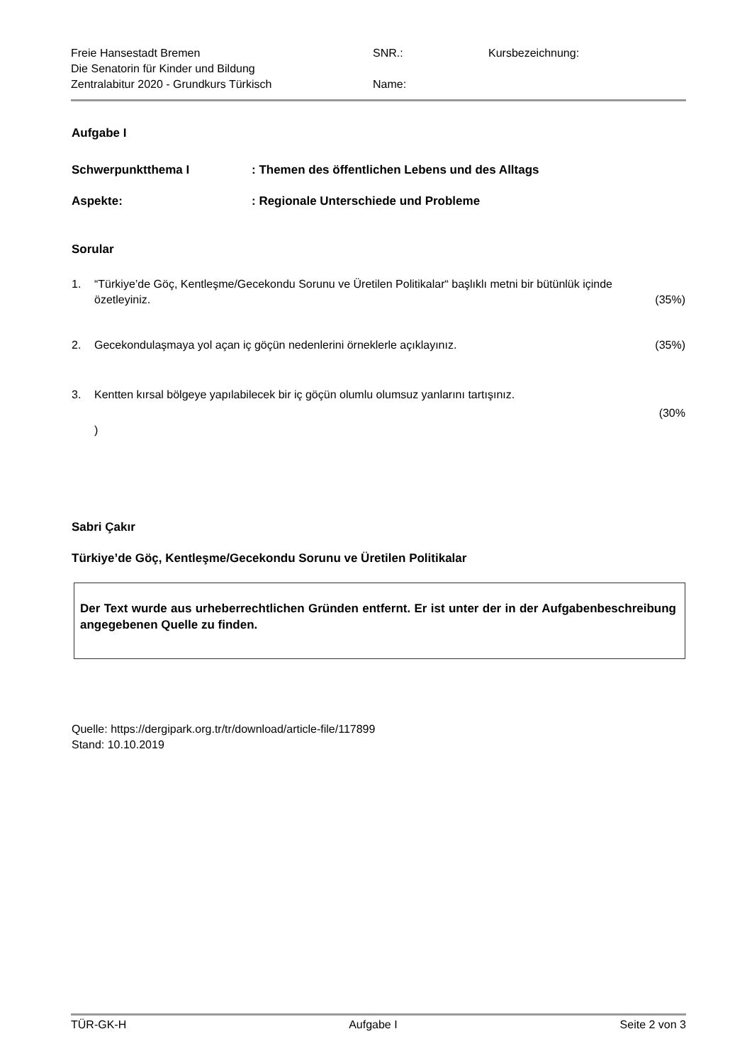Freie Hansestadt Bremen
Die Senatorin für Kinder und Bildung
Zentralabitur 2020 - Grundkurs Türkisch
SNR.:
Name:
Kursbezeichnung:
Aufgabe I
Schwerpunktthema I: Themen des öffentlichen Lebens und des Alltags
Aspekte:: Regionale Unterschiede und Probleme
Sorular
1. “Türkiye’de Göç, Kentleşme/Gecekondu Sorunu ve Üretilen Politikalar“ başlıklı metni bir bütünlük içinde özetleyiniz. (35%)
2. Gecekondulaşmaya yol açan iç göçün nedenlerini örneklerle açıklayınız. (35%)
3. Kentten kırsal bölgeye yapılabilecek bir iç göçün olumlu olumsuz yanlarını tartışınız.
(30%
)
Sabri Çakır
Türkiye’de Göç, Kentleşme/Gecekondu Sorunu ve Üretilen Politikalar
Der Text wurde aus urheberrechtlichen Gründen entfernt. Er ist unter der in der Aufgabenbeschreibung angegebenen Quelle zu finden.
Quelle: https://dergipark.org.tr/tr/download/article-file/117899
Stand: 10.10.2019
TÜR-GK-H Aufgabe I Seite 2 von 3